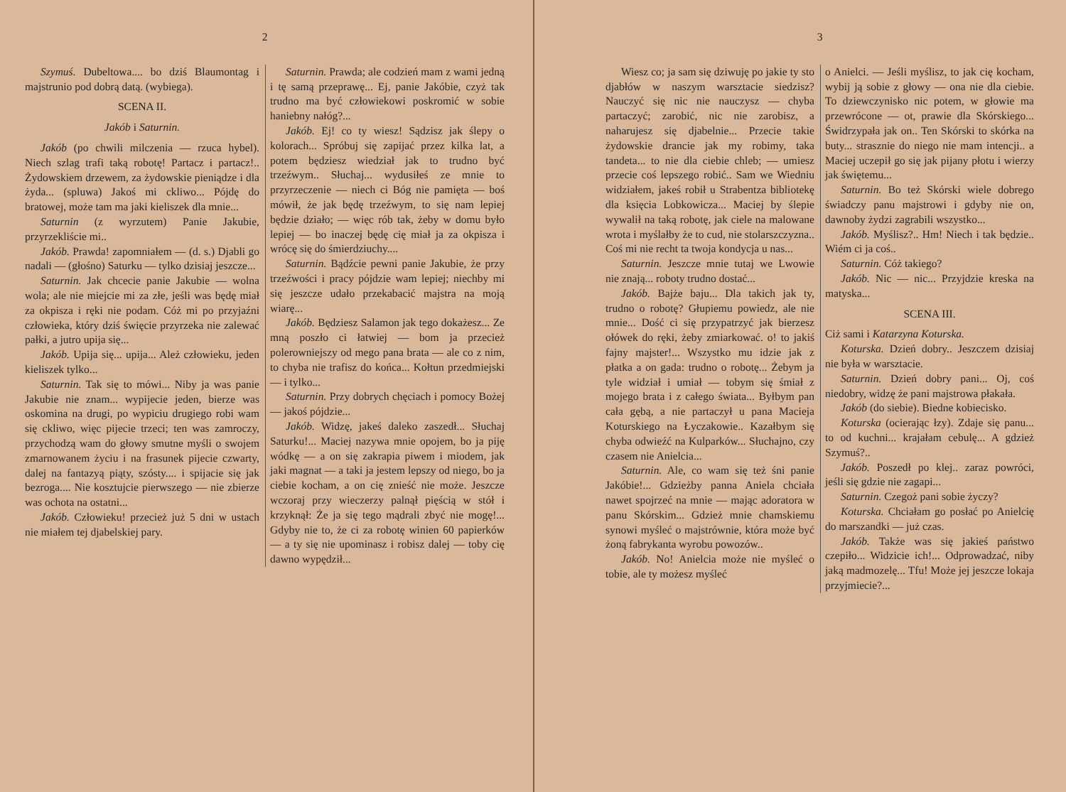2
Szymuś. Dubeltowa.... bo dziś Blaumontag i majstrunio pod dobrą datą. (wybiega).
SCENA II.
Jakób i Saturnin.
Jakób (po chwili milczenia — rzuca hybel). Niech szlag trafi taką robotę! Partacz i partacz!.. Żydowskiem drzewem, za żydowskie pieniądze i dla żyda... (spluwa) Jakoś mi ckliwo... Pójdę do bratowej, może tam ma jaki kieliszek dla mnie...
Saturnin (z wyrzutem) Panie Jakubie, przyrzekliście mi..
Jakób. Prawda! zapomniałem — (d. s.) Djabli go nadali — (głośno) Saturku — tylko dzisiaj jeszcze...
Saturnin. Jak chcecie panie Jakubie — wolna wola; ale nie miejcie mi za złe, jeśli was będę miał za okpisza i ręki nie podam. Cóż mi po przyjaźni człowieka, który dziś święcie przyrzeka nie zalewać pałki, a jutro upija się...
Jakób. Upija się... upija... Ależ człowieku, jeden kieliszek tylko...
Saturnin. Tak się to mówi... Niby ja was panie Jakubie nie znam... wypijecie jeden, bierze was oskomina na drugi, po wypiciu drugiego robi wam się ckliwo, więc pijecie trzeci; ten was zamroczy, przychodzą wam do głowy smutne myśli o swojem zmarnowanem życiu i na frasunek pijecie czwarty, dalej na fantazyą piąty, szósty.... i spijacie się jak bezroga.... Nie kosztujcie pierwszego — nie zbierze was ochota na ostatni...
Jakób. Człowieku! przecież już 5 dni w ustach nie miałem tej djabelskiej pary.
Saturnin. Prawda; ale codzień mam z wami jedną i tę samą przeprawę... Ej, panie Jakóbie, czyż tak trudno ma być człowiekowi poskromić w sobie haniebny nałóg?...
Jakób. Ej! co ty wiesz! Sądzisz jak ślepy o kolorach... Spróbuj się zapijać przez kilka lat, a potem będziesz wiedział jak to trudno być trzeźwym.. Słuchaj... wydusiłeś ze mnie to przyrzeczenie — niech ci Bóg nie pamięta — boś mówił, że jak będę trzeźwym, to się nam lepiej będzie działo; — więc rób tak, żeby w domu było lepiej — bo inaczej będę cię miał ja za okpisza i wrócę się do śmierdziuchy....
Saturnin. Bądźcie pewni panie Jakubie, że przy trzeźwości i pracy pójdzie wam lepiej; niechby mi się jeszcze udało przekabacić majstra na moją wiarę...
Jakób. Będziesz Salamon jak tego dokażesz... Ze mną poszło ci łatwiej — bom ja przecież polerowniejszy od mego pana brata — ale co z nim, to chyba nie trafisz do końca... Kołtun przedmiejski — i tylko...
Saturnin. Przy dobrych chęciach i pomocy Bożej — jakoś pójdzie...
Jakób. Widzę, jakeś daleko zaszedł... Słuchaj Saturku!... Maciej nazywa mnie opojem, bo ja piję wódkę — a on się zakrapia piwem i miodem, jak jaki magnat — a taki ja jestem lepszy od niego, bo ja ciebie kocham, a on cię znieść nie może. Jeszcze wczoraj przy wieczerzy palnął pięścią w stół i krzyknął: Że ja się tego mądrali zbyć nie mogę!... Gdyby nie to, że ci za robotę winien 60 papierków — a ty się nie upominasz i robisz dalej — toby cię dawno wypędził...
3
Wiesz co; ja sam się dziwuję po jakie ty sto djabłów w naszym warsztacie siedzisz? Nauczyć się nic nie nauczysz — chyba partaczyć; zarobić, nic nie zarobisz, a naharujesz się djabelnie... Przecie takie żydowskie drancie jak my robimy, taka tandeta... to nie dla ciebie chleb; — umiesz przecie coś lepszego robić.. Sam we Wiedniu widziałem, jakeś robił u Strabentza bibliotekę dla księcia Lobkowicza... Maciej by ślepie wywalił na taką robotę, jak ciele na malowane wrota i myślałby że to cud, nie stolarszczyzna.. Coś mi nie recht ta twoja kondycja u nas...
Saturnin. Jeszcze mnie tutaj we Lwowie nie znają... roboty trudno dostać...
Jakób. Bajże baju... Dla takich jak ty, trudno o robotę? Głupiemu powiedz, ale nie mnie... Dość ci się przypatrzyć jak bierzesz ołówek do ręki, żeby zmiarkować. o! to jakiś fajny majster!... Wszystko mu idzie jak z płatka a on gada: trudno o robotę... Żebym ja tyle widział i umiał — tobym się śmiał z mojego brata i z całego świata... Byłbym pan cała gębą, a nie partaczył u pana Macieja Koturskiego na Łyczakowie.. Kazałbym się chyba odwieźć na Kulparków... Słuchajno, czy czasem nie Anielcia...
Saturnin. Ale, co wam się też śni panie Jakóbie!... Gdzieżby panna Aniela chciała nawet spojrzeć na mnie — mając adoratora w panu Skórskim... Gdzież mnie chamskiemu synowi myśleć o majstrównie, która może być żoną fabrykanta wyrobu powozów..
Jakób. No! Anielcia może nie myśleć o tobie, ale ty możesz myśleć
o Anielci. — Jeśli myślisz, to jak cię kocham, wybij ją sobie z głowy — ona nie dla ciebie. To dziewczynisko nic potem, w głowie ma przewrócone — ot, prawie dla Skórskiego... Świdrzypała jak on.. Ten Skórski to skórka na buty... strasznie do niego nie mam intencji.. a Maciej uczepił go się jak pijany płotu i wierzy jak świętemu...
Saturnin. Bo też Skórski wiele dobrego świadczy panu majstrowi i gdyby nie on, dawnoby żydzi zagrabili wszystko...
Jakób. Myślisz?.. Hm! Niech i tak będzie.. Wiém ci ja coś..
Saturnin. Cóż takiego?
Jakób. Nic — nic... Przyjdzie kreska na matyska...
SCENA III.
Ciż sami i Katarzyna Koturska.
Koturska. Dzień dobry.. Jeszczem dzisiaj nie była w warsztacie.
Saturnin. Dzień dobry pani... Oj, coś niedobry, widzę że pani majstrowa płakała.
Jakób (do siebie). Biedne kobiecisko.
Koturska (ocierając łzy). Zdaje się panu... to od kuchni... krajałam cebulę... A gdzież Szymuś?..
Jakób. Poszedł po klej.. zaraz powróci, jeśli się gdzie nie zagapi...
Saturnin. Czegoż pani sobie życzy?
Koturska. Chciałam go posłać po Anielcię do marszandki — już czas.
Jakób. Także was się jakieś państwo czepiło... Widzicie ich!... Odprowadzać, niby jaką madmozelę... Tfu! Może jej jeszcze lokaja przyjmiecie?...